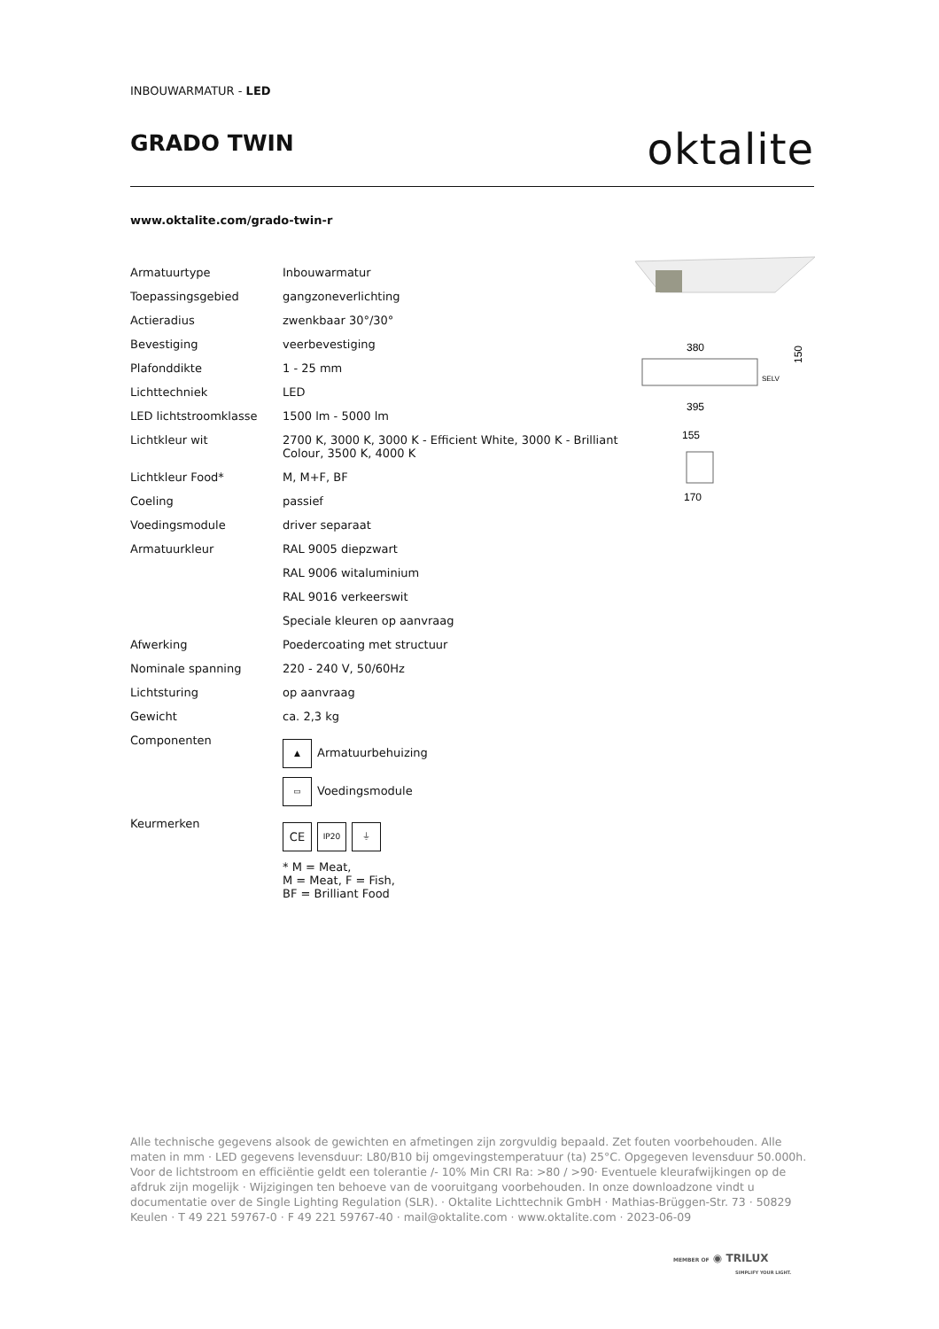INBOUWARMATUR - LED
GRADO TWIN
oktalite
www.oktalite.com/grado-twin-r
| Armatuurtype | Inbouwarmatur |
| Toepassingsgebied | gangzoneverlichting |
| Actieradius | zwenkbaar 30°/30° |
| Bevestiging | veerbevestiging |
| Plafonddikte | 1 - 25 mm |
| Lichttechniek | LED |
| LED lichtstroomklasse | 1500 lm - 5000 lm |
| Lichtkleur wit | 2700 K, 3000 K, 3000 K - Efficient White, 3000 K - Brilliant Colour, 3500 K, 4000 K |
| Lichtkleur Food* | M, M+F, BF |
| Coeling | passief |
| Voedingsmodule | driver separaat |
| Armatuurkleur | RAL 9005 diepzwart |
| | RAL 9006 witaluminium |
| | RAL 9016 verkeerswit |
| | Speciale kleuren op aanvraag |
| Afwerking | Poedercoating met structuur |
| Nominale spanning | 220 - 240 V, 50/60Hz |
| Lichtsturing | op aanvraag |
| Gewicht | ca. 2,3 kg |
| Componenten | ▲ Armatuurbehuizing ▭ Voedingsmodule |
| Keurmerken | CE IP20 ⏚ * M = Meat, M = Meat, F = Fish, BF = Brilliant Food |
380
SELV
150
395
155
170
Alle technische gegevens alsook de gewichten en afmetingen zijn zorgvuldig bepaald. Zet fouten voorbehouden. Alle maten in mm · LED gegevens levensduur: L80/B10 bij omgevingstemperatuur (ta) 25°C. Opgegeven levensduur 50.000h. Voor de lichtstroom en efficiëntie geldt een tolerantie /- 10% Min CRI Ra: >80 / >90· Eventuele kleurafwijkingen op de afdruk zijn mogelijk · Wijzigingen ten behoeve van de vooruitgang voorbehouden. In onze downloadzone vindt u documentatie over de Single Lighting Regulation (SLR). · Oktalite Lichttechnik GmbH · Mathias-Brüggen-Str. 73 · 50829 Keulen · T 49 221 59767-0 · F 49 221 59767-40 · mail@oktalite.com · www.oktalite.com · 2023-06-09
MEMBER OF ◉ TRILUX
SIMPLIFY YOUR LIGHT.